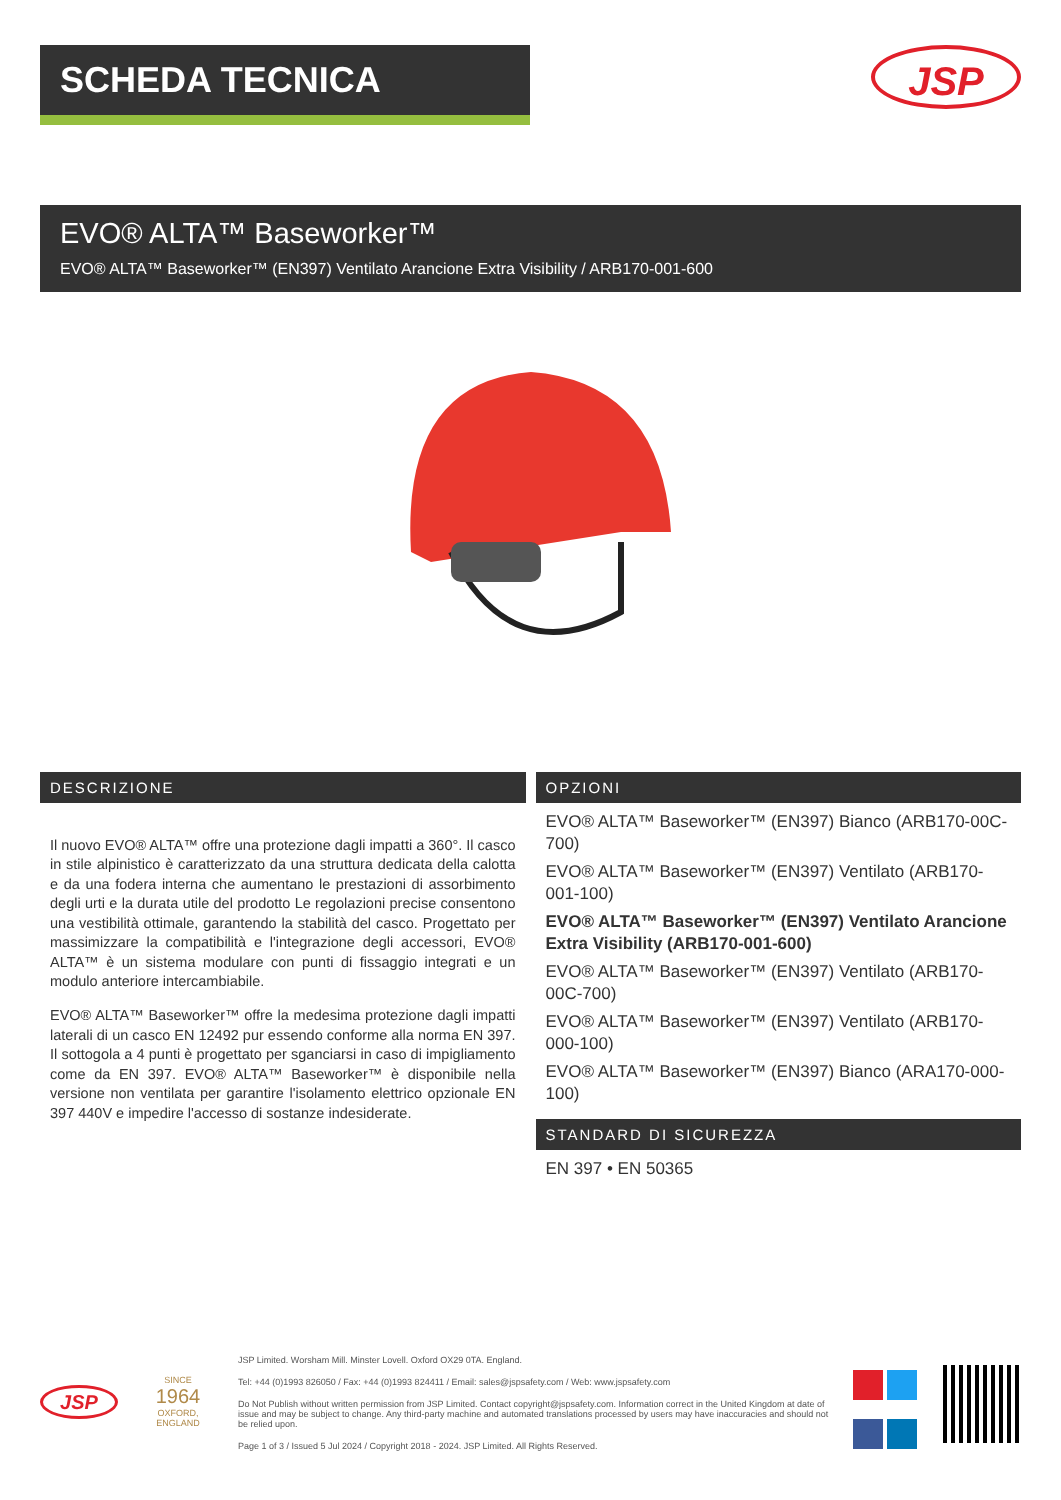SCHEDA TECNICA
JSP
EVO® ALTA™ Baseworker™
EVO® ALTA™ Baseworker™ (EN397) Ventilato Arancione Extra Visibility / ARB170-001-600
DESCRIZIONE
Il nuovo EVO® ALTA™ offre una protezione dagli impatti a 360°. Il casco in stile alpinistico è caratterizzato da una struttura dedicata della calotta e da una fodera interna che aumentano le prestazioni di assorbimento degli urti e la durata utile del prodotto Le regolazioni precise consentono una vestibilità ottimale, garantendo la stabilità del casco. Progettato per massimizzare la compatibilità e l'integrazione degli accessori, EVO® ALTA™ è un sistema modulare con punti di fissaggio integrati e un modulo anteriore intercambiabile.
EVO® ALTA™ Baseworker™ offre la medesima protezione dagli impatti laterali di un casco EN 12492 pur essendo conforme alla norma EN 397. Il sottogola a 4 punti è progettato per sganciarsi in caso di impigliamento come da EN 397. EVO® ALTA™ Baseworker™ è disponibile nella versione non ventilata per garantire l'isolamento elettrico opzionale EN 397 440V e impedire l'accesso di sostanze indesiderate.
OPZIONI
EVO® ALTA™ Baseworker™ (EN397) Bianco (ARB170-00C-700)
EVO® ALTA™ Baseworker™ (EN397) Ventilato (ARB170-001-100)
EVO® ALTA™ Baseworker™ (EN397) Ventilato Arancione Extra Visibility (ARB170-001-600)
EVO® ALTA™ Baseworker™ (EN397) Ventilato (ARB170-00C-700)
EVO® ALTA™ Baseworker™ (EN397) Ventilato (ARB170-000-100)
EVO® ALTA™ Baseworker™ (EN397) Bianco (ARA170-000-100)
STANDARD DI SICUREZZA
EN 397 • EN 50365
JSP
SINCE
1964
OXFORD, ENGLAND
JSP Limited. Worsham Mill. Minster Lovell. Oxford OX29 0TA. England.
Tel: +44 (0)1993 826050 / Fax: +44 (0)1993 824411 / Email: sales@jspsafety.com / Web: www.jspsafety.com
Do Not Publish without written permission from JSP Limited. Contact copyright@jspsafety.com. Information correct in the United Kingdom at date of issue and may be subject to change. Any third-party machine and automated translations processed by users may have inaccuracies and should not be relied upon.
Page 1 of 3 / Issued 5 Jul 2024 / Copyright 2018 - 2024. JSP Limited. All Rights Reserved.